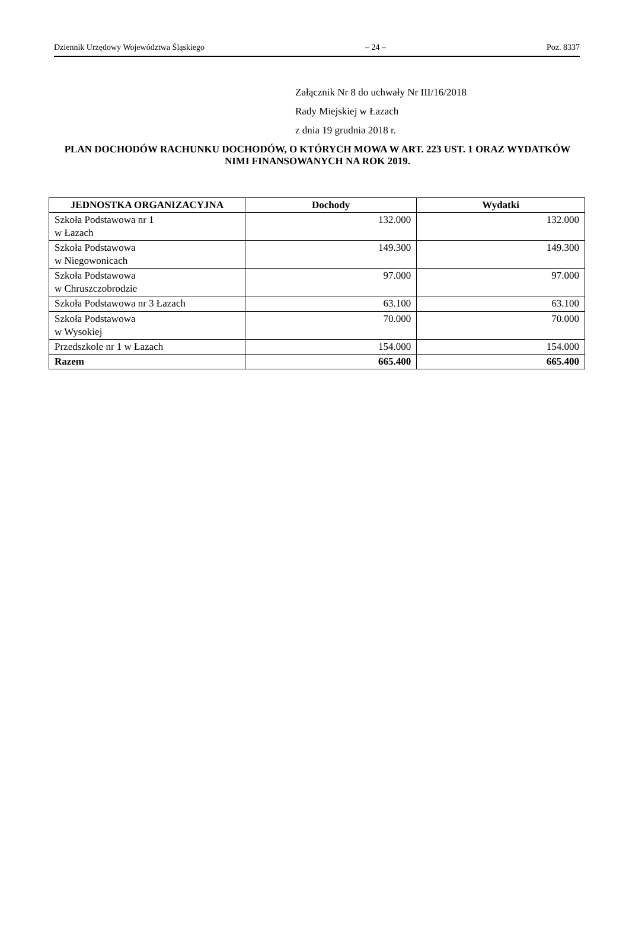Dziennik Urzędowy Województwa Śląskiego – 24 – Poz. 8337
Załącznik Nr 8 do uchwały Nr III/16/2018
Rady Miejskiej w Łazach
z dnia 19 grudnia 2018 r.
PLAN DOCHODÓW RACHUNKU DOCHODÓW, O KTÓRYCH MOWA W ART. 223 UST. 1 ORAZ WYDATKÓW NIMI FINANSOWANYCH NA ROK 2019.
| JEDNOSTKA ORGANIZACYJNA | Dochody | Wydatki |
| --- | --- | --- |
| Szkoła Podstawowa nr 1 w Łazach | 132.000 | 132.000 |
| Szkoła Podstawowa w Niegowonicach | 149.300 | 149.300 |
| Szkoła Podstawowa w Chruszczobrodzie | 97.000 | 97.000 |
| Szkoła Podstawowa nr 3 Łazach | 63.100 | 63.100 |
| Szkoła Podstawowa w Wysokiej | 70.000 | 70.000 |
| Przedszkole nr 1 w Łazach | 154.000 | 154.000 |
| Razem | 665.400 | 665.400 |